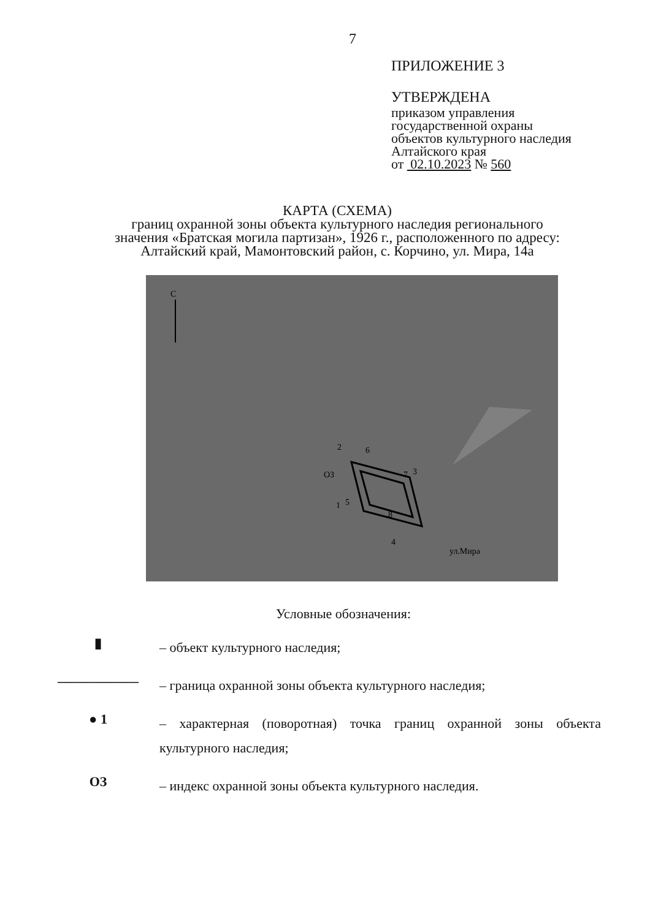7
ПРИЛОЖЕНИЕ 3
УТВЕРЖДЕНА
приказом управления
государственной охраны
объектов культурного наследия
Алтайского края
от 02.10.2023 № 560
КАРТА (СХЕМА)
границ охранной зоны объекта культурного наследия регионального
значения «Братская могила партизан», 1926 г., расположенного по адресу:
Алтайский край, Мамонтовский район, с. Корчино, ул. Мира, 14а
С
2
6
ОЗ
7
3
1
5
8
4
ул.Мира
Условные обозначения:
▮
– объект культурного наследия;
——————
– граница охранной зоны объекта культурного наследия;
● 1
– характерная (поворотная) точка границ охранной зоны объекта культурного наследия;
ОЗ
– индекс охранной зоны объекта культурного наследия.